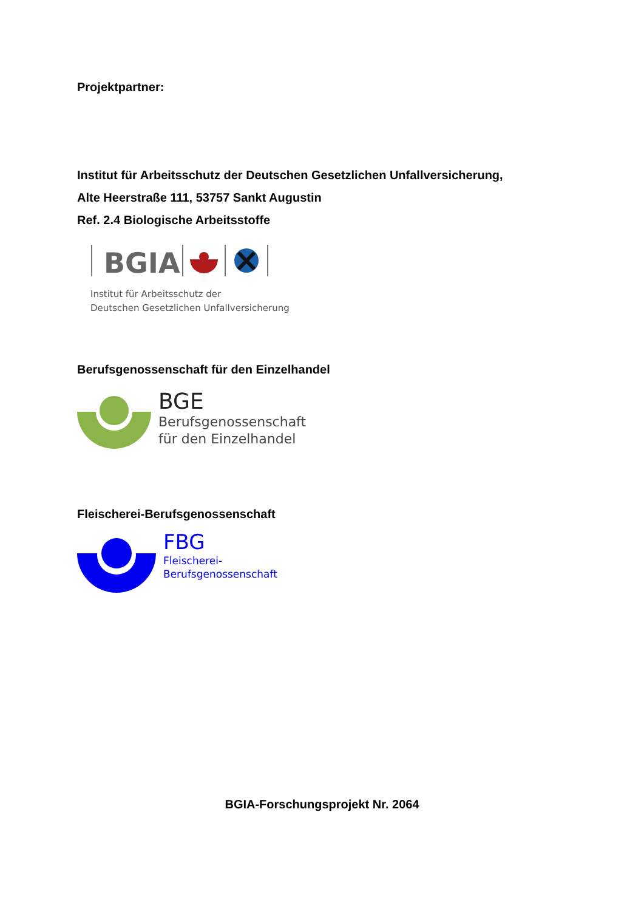Projektpartner:
Institut für Arbeitsschutz der Deutschen Gesetzlichen Unfallversicherung,
Alte Heerstraße 111, 53757 Sankt Augustin
Ref. 2.4 Biologische Arbeitsstoffe
BGIA
Institut für Arbeitsschutz der
Deutschen Gesetzlichen Unfallversicherung
Berufsgenossenschaft für den Einzelhandel
BGE
Berufsgenossenschaft
für den Einzelhandel
Fleischerei-Berufsgenossenschaft
FBG
Fleischerei-
Berufsgenossenschaft
BGIA-Forschungsprojekt Nr. 2064